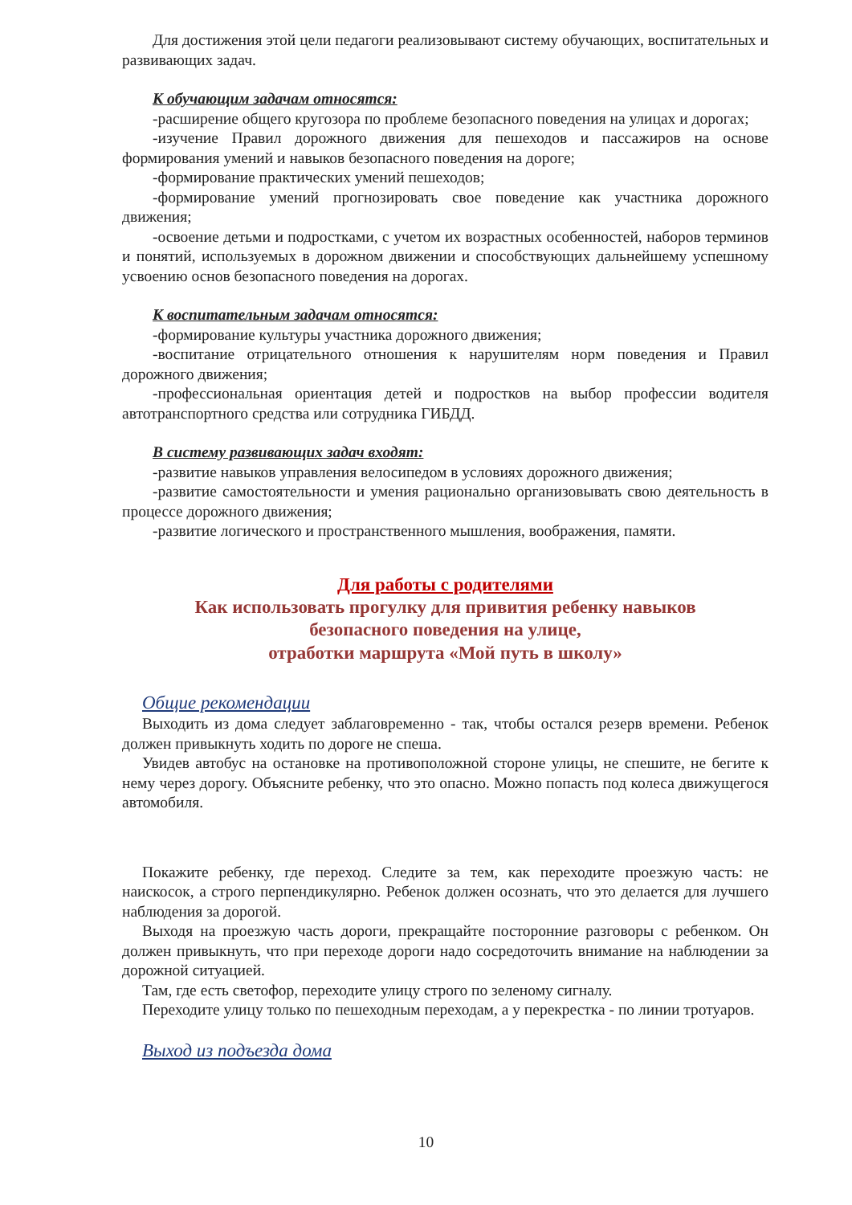Для достижения этой цели педагоги реализовывают систему обучающих, воспитательных и развивающих задач.
К обучающим задачам относятся:
-расширение общего кругозора по проблеме безопасного поведения на улицах и дорогах;
-изучение Правил дорожного движения для пешеходов и пассажиров на основе формирования умений и навыков безопасного поведения на дороге;
-формирование практических умений пешеходов;
-формирование умений прогнозировать свое поведение как участника дорожного движения;
-освоение детьми и подростками, с учетом их возрастных особенностей, наборов терминов и понятий, используемых в дорожном движении и способствующих дальнейшему успешному усвоению основ безопасного поведения на дорогах.
К воспитательным задачам относятся:
-формирование культуры участника дорожного движения;
-воспитание отрицательного отношения к нарушителям норм поведения и Правил дорожного движения;
-профессиональная ориентация детей и подростков на выбор профессии водителя автотранспортного средства или сотрудника ГИБДД.
В систему развивающих задач входят:
-развитие навыков управления велосипедом в условиях дорожного движения;
-развитие самостоятельности и умения рационально организовывать свою деятельность в процессе дорожного движения;
-развитие логического и пространственного мышления, воображения, памяти.
Для работы с родителями
Как использовать прогулку для привития ребенку навыков
безопасного поведения на улице,
отработки маршрута «Мой путь в школу»
Общие рекомендации
Выходить из дома следует заблаговременно - так, чтобы остался резерв времени. Ребенок должен привыкнуть ходить по дороге не спеша.
Увидев автобус на остановке на противоположной стороне улицы, не спешите, не бегите к нему через дорогу. Объясните ребенку, что это опасно. Можно попасть под колеса движущегося автомобиля.
Покажите ребенку, где переход. Следите за тем, как переходите проезжую часть: не наискосок, а строго перпендикулярно. Ребенок должен осознать, что это делается для лучшего наблюдения за дорогой.
Выходя на проезжую часть дороги, прекращайте посторонние разговоры с ребенком. Он должен привыкнуть, что при переходе дороги надо сосредоточить внимание на наблюдении за дорожной ситуацией.
Там, где есть светофор, переходите улицу строго по зеленому сигналу.
Переходите улицу только по пешеходным переходам, а у перекрестка - по линии тротуаров.
Выход из подъезда дома
10